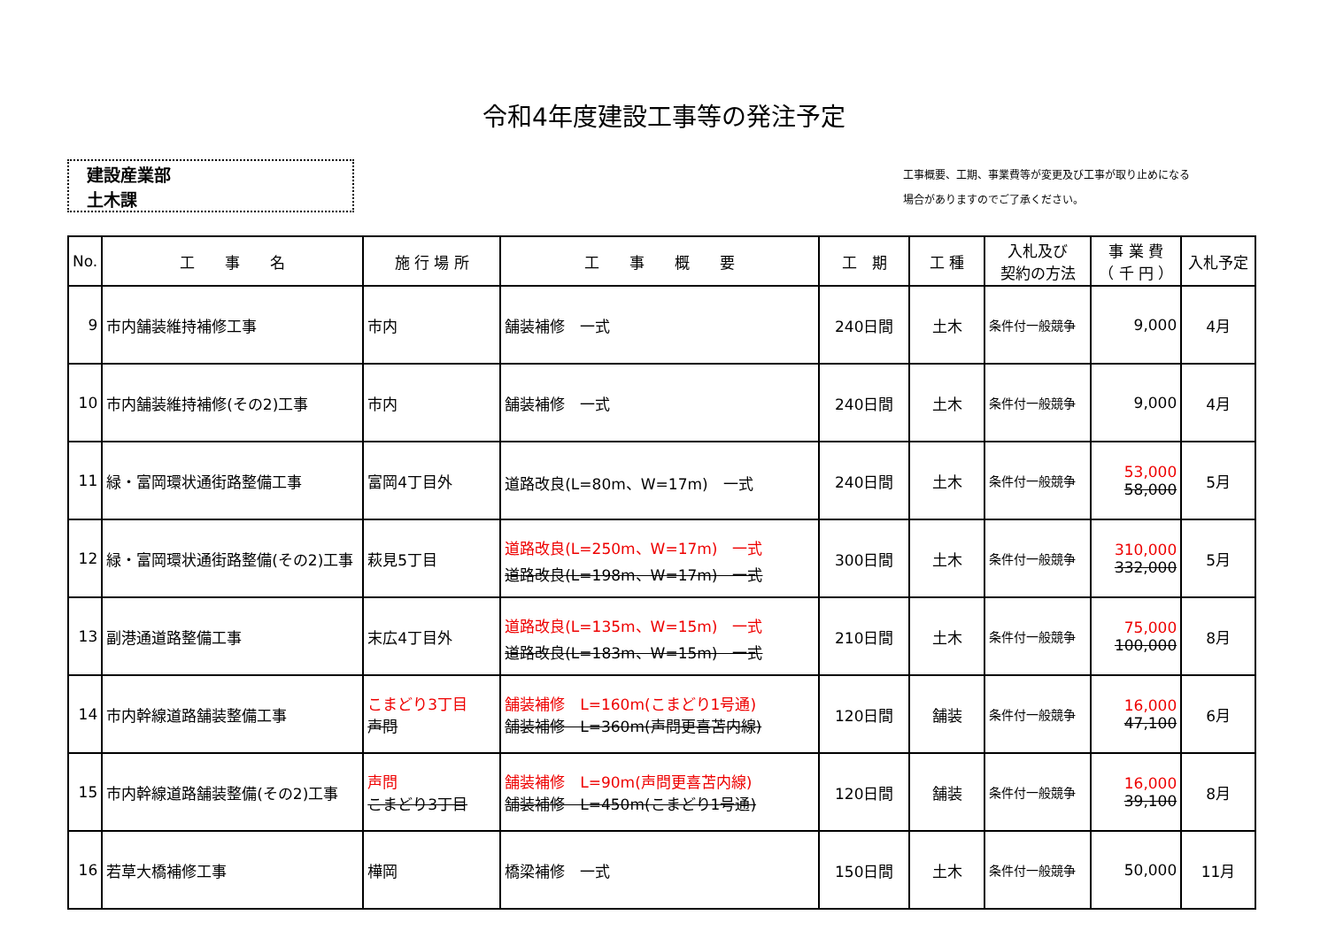令和4年度建設工事等の発注予定
建設産業部
土木課
工事概要、工期、事業費等が変更及び工事が取り止めになる
場合がありますのでご了承ください。
| No. | 工 事 名 | 施 行 場 所 | 工 事 概 要 | 工 期 | 工 種 | 入札及び 契約の方法 | 事 業 費 （ 千 円 ） | 入札予定 |
| --- | --- | --- | --- | --- | --- | --- | --- | --- |
| 9 | 市内舗装維持補修工事 | 市内 | 舗装補修 一式 | 240日間 | 土木 | 条件付一般競争 | 9,000 | 4月 |
| 10 | 市内舗装維持補修(その2)工事 | 市内 | 舗装補修 一式 | 240日間 | 土木 | 条件付一般競争 | 9,000 | 4月 |
| 11 | 緑・富岡環状通街路整備工事 | 富岡4丁目外 | 道路改良(L=80m、W=17m) 一式 | 240日間 | 土木 | 条件付一般競争 | 53,000 58,000 | 5月 |
| 12 | 緑・富岡環状通街路整備(その2)工事 | 萩見5丁目 | 道路改良(L=250m、W=17m) 一式 道路改良(L=198m、W=17m) 一式 | 300日間 | 土木 | 条件付一般競争 | 310,000 332,000 | 5月 |
| 13 | 副港通道路整備工事 | 末広4丁目外 | 道路改良(L=135m、W=15m) 一式 道路改良(L=183m、W=15m) 一式 | 210日間 | 土木 | 条件付一般競争 | 75,000 100,000 | 8月 |
| 14 | 市内幹線道路舗装整備工事 | こまどり3丁目 声問 | 舗装補修 L=160m(こまどり1号通) 舗装補修 L=360m(声問更喜苫内線) | 120日間 | 舗装 | 条件付一般競争 | 16,000 47,100 | 6月 |
| 15 | 市内幹線道路舗装整備(その2)工事 | 声問 こまどり3丁目 | 舗装補修 L=90m(声問更喜苫内線) 舗装補修 L=450m(こまどり1号通) | 120日間 | 舗装 | 条件付一般競争 | 16,000 39,100 | 8月 |
| 16 | 若草大橋補修工事 | 樺岡 | 橋梁補修 一式 | 150日間 | 土木 | 条件付一般競争 | 50,000 | 11月 |